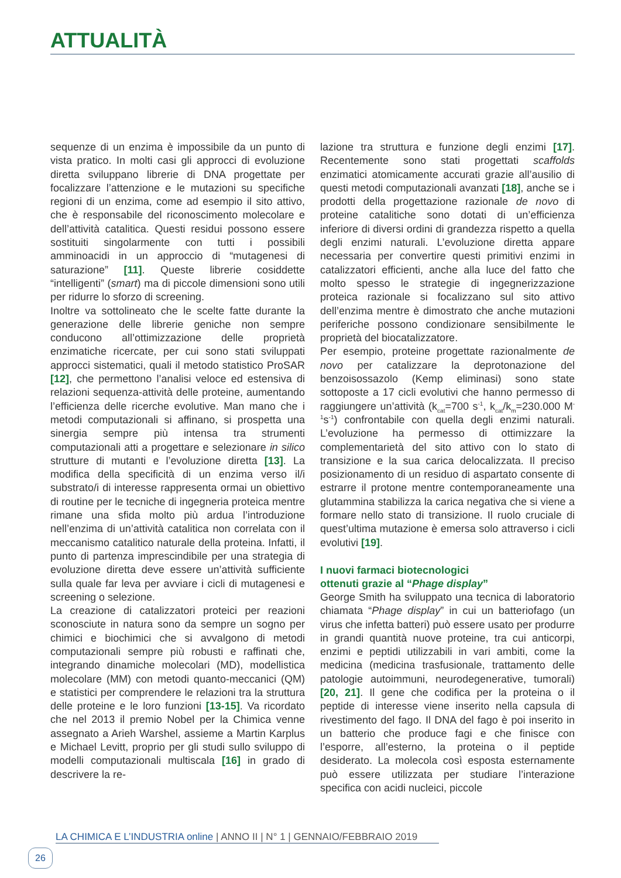ATTUALITÀ
sequenze di un enzima è impossibile da un punto di vista pratico. In molti casi gli approcci di evoluzione diretta sviluppano librerie di DNA progettate per focalizzare l’attenzione e le mutazioni su specifiche regioni di un enzima, come ad esempio il sito attivo, che è responsabile del riconoscimento molecolare e dell’attività catalitica. Questi residui possono essere sostituiti singolarmente con tutti i possibili amminoacidi in un approccio di “mutagenesi di saturazione” [11]. Queste librerie cosiddette “intelligenti” (smart) ma di piccole dimensioni sono utili per ridurre lo sforzo di screening.
Inoltre va sottolineato che le scelte fatte durante la generazione delle librerie geniche non sempre conducono all’ottimizzazione delle proprietà enzimatiche ricercate, per cui sono stati sviluppati approcci sistematici, quali il metodo statistico ProSAR [12], che permettono l’analisi veloce ed estensiva di relazioni sequenza-attività delle proteine, aumentando l’efficienza delle ricerche evolutive. Man mano che i metodi computazionali si affinano, si prospetta una sinergia sempre più intensa tra strumenti computazionali atti a progettare e selezionare in silico strutture di mutanti e l’evoluzione diretta [13]. La modifica della specificità di un enzima verso il/i substrato/i di interesse rappresenta ormai un obiettivo di routine per le tecniche di ingegneria proteica mentre rimane una sfida molto più ardua l’introduzione nell’enzima di un’attività catalitica non correlata con il meccanismo catalitico naturale della proteina. Infatti, il punto di partenza imprescindibile per una strategia di evoluzione diretta deve essere un’attività sufficiente sulla quale far leva per avviare i cicli di mutagenesi e screening o selezione.
La creazione di catalizzatori proteici per reazioni sconosciute in natura sono da sempre un sogno per chimici e biochimici che si avvalgono di metodi computazionali sempre più robusti e raffinati che, integrando dinamiche molecolari (MD), modellistica molecolare (MM) con metodi quanto-meccanici (QM) e statistici per comprendere le relazioni tra la struttura delle proteine e le loro funzioni [13-15]. Va ricordato che nel 2013 il premio Nobel per la Chimica venne assegnato a Arieh Warshel, assieme a Martin Karplus e Michael Levitt, proprio per gli studi sullo sviluppo di modelli computazionali multiscala [16] in grado di descrivere la re-
lazione tra struttura e funzione degli enzimi [17]. Recentemente sono stati progettati scaffolds enzimatici atomicamente accurati grazie all’ausilio di questi metodi computazionali avanzati [18], anche se i prodotti della progettazione razionale de novo di proteine catalitiche sono dotati di un’efficienza inferiore di diversi ordini di grandezza rispetto a quella degli enzimi naturali. L’evoluzione diretta appare necessaria per convertire questi primitivi enzimi in catalizzatori efficienti, anche alla luce del fatto che molto spesso le strategie di ingegnerizzazione proteica razionale si focalizzano sul sito attivo dell’enzima mentre è dimostrato che anche mutazioni periferiche possono condizionare sensibilmente le proprietà del biocatalizzatore.
Per esempio, proteine progettate razionalmente de novo per catalizzare la deprotonazione del benzoisossazolo (Kemp eliminasi) sono state sottoposte a 17 cicli evolutivi che hanno permesso di raggiungere un’attività (k<sub>cat</sub>=700 s<sup>-1</sup>, k<sub>cat</sub>/k<sub>m</sub>=230.000 M<sup>-1</sup>s<sup>-1</sup>) confrontabile con quella degli enzimi naturali. L’evoluzione ha permesso di ottimizzare la complementarietà del sito attivo con lo stato di transizione e la sua carica delocalizzata. Il preciso posizionamento di un residuo di aspartato consente di estrarre il protone mentre contemporaneamente una glutammina stabilizza la carica negativa che si viene a formare nello stato di transizione. Il ruolo cruciale di quest’ultima mutazione è emersa solo attraverso i cicli evolutivi [19].
I nuovi farmaci biotecnologici
ottenuti grazie al “Phage display”
George Smith ha sviluppato una tecnica di laboratorio chiamata “Phage display” in cui un batteriofago (un virus che infetta batteri) può essere usato per produrre in grandi quantità nuove proteine, tra cui anticorpi, enzimi e peptidi utilizzabili in vari ambiti, come la medicina (medicina trasfusionale, trattamento delle patologie autoimmuni, neurodegenerative, tumorali) [20, 21]. Il gene che codifica per la proteina o il peptide di interesse viene inserito nella capsula di rivestimento del fago. Il DNA del fago è poi inserito in un batterio che produce fagi e che finisce con l’esporre, all’esterno, la proteina o il peptide desiderato. La molecola così esposta esternamente può essere utilizzata per studiare l’interazione specifica con acidi nucleici, piccole
LA CHIMICA E L’INDUSTRIA online | ANNO II | N° 1 | GENNAIO/FEBBRAIO 2019
26